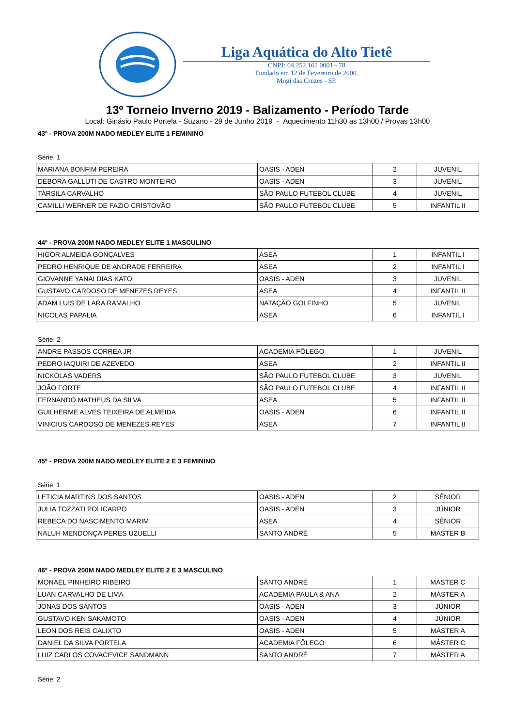Liga Aquática do Alto Tietê
CNPJ: 04.252.162 0001 - 78
Fundado em 12 de Fevereiro de 2000.
Mogi das Cruzes - SP.
13º Torneio Inverno 2019 - Balizamento - Período Tarde
Local: Ginásio Paulo Portela - Suzano - 29 de Junho 2019 - Aquecimento 11h30 as 13h00 / Provas 13h00
43º - PROVA 200M NADO MEDLEY ELITE 1 FEMININO
Série: 1
| MARIANA BONFIM PEREIRA | OASIS - ADEN | 2 | JUVENIL |
| DÉBORA GALLUTI DE CASTRO MONTEIRO | OASIS - ADEN | 3 | JUVENIL |
| TARSILA CARVALHO | SÃO PAULO FUTEBOL CLUBE | 4 | JUVENIL |
| CAMILLI WERNER DE FAZIO CRISTOVÃO | SÃO PAULO FUTEBOL CLUBE | 5 | INFANTIL II |
44º - PROVA 200M NADO MEDLEY ELITE 1 MASCULINO
| HIGOR ALMEIDA GONÇALVES | ASEA | 1 | INFANTIL I |
| PEDRO HENRIQUE DE ANDRADE FERREIRA | ASEA | 2 | INFANTIL I |
| GIOVANNE YANAI DIAS KATO | OASIS - ADEN | 3 | JUVENIL |
| GUSTAVO CARDOSO DE MENEZES REYES | ASEA | 4 | INFANTIL II |
| ADAM LUIS DE LARA RAMALHO | NATAÇÃO GOLFINHO | 5 | JUVENIL |
| NICOLAS PAPALIA | ASEA | 6 | INFANTIL I |
Série: 2
| ANDRE PASSOS CORREA JR | ACADEMIA FÔLEGO | 1 | JUVENIL |
| PEDRO IAQUIRI DE AZEVEDO | ASEA | 2 | INFANTIL II |
| NICKOLAS VADERS | SÃO PAULO FUTEBOL CLUBE | 3 | JUVENIL |
| JOÃO FORTE | SÃO PAULO FUTEBOL CLUBE | 4 | INFANTIL II |
| FERNANDO MATHEUS DA SILVA | ASEA | 5 | INFANTIL II |
| GUILHERME ALVES TEIXEIRA DE ALMEIDA | OASIS - ADEN | 6 | INFANTIL II |
| VINICIUS CARDOSO DE MENEZES REYES | ASEA | 7 | INFANTIL II |
45º - PROVA 200M NADO MEDLEY ELITE 2 E 3 FEMININO
Série: 1
| LETICIA MARTINS DOS SANTOS | OASIS - ADEN | 2 | SÊNIOR |
| JULIA TOZZATI POLICARPO | OASIS - ADEN | 3 | JÚNIOR |
| REBECA DO NASCIMENTO MARIM | ASEA | 4 | SÊNIOR |
| NALUH MENDONÇA PERES UZUELLI | SANTO ANDRÉ | 5 | MÁSTER B |
46º - PROVA 200M NADO MEDLEY ELITE 2 E 3 MASCULINO
| MONAEL PINHEIRO RIBEIRO | SANTO ANDRÉ | 1 | MÁSTER C |
| LUAN CARVALHO DE LIMA | ACADEMIA PAULA & ANA | 2 | MÁSTER A |
| JONAS DOS SANTOS | OASIS - ADEN | 3 | JÚNIOR |
| GUSTAVO KEN SAKAMOTO | OASIS - ADEN | 4 | JÚNIOR |
| LEON DOS REIS CALIXTO | OASIS - ADEN | 5 | MÁSTER A |
| DANIEL DA SILVA PORTELA | ACADEMIA FÔLEGO | 6 | MÁSTER C |
| LUIZ CARLOS COVACEVICE SANDMANN | SANTO ANDRÉ | 7 | MÁSTER A |
Série: 2